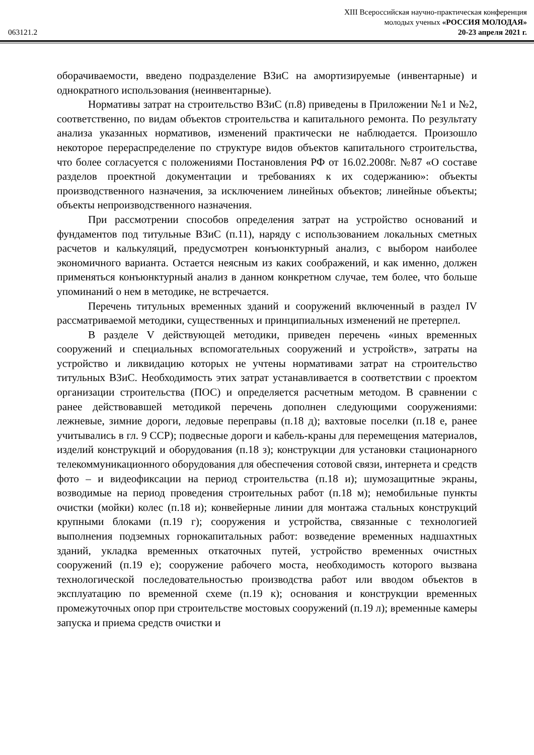XIII Всероссийская научно-практическая конференция
молодых ученых «РОССИЯ МОЛОДАЯ»
063121.2 20-23 апреля 2021 г.
оборачиваемости, введено подразделение ВЗиС на амортизируемые (инвентарные) и однократного использования (неинвентарные).
Нормативы затрат на строительство ВЗиС (п.8) приведены в Приложении №1 и №2, соответственно, по видам объектов строительства и капитального ремонта. По результату анализа указанных нормативов, изменений практически не наблюдается. Произошло некоторое перераспределение по структуре видов объектов капитального строительства, что более согласуется с положениями Постановления РФ от 16.02.2008г. №87 «О составе разделов проектной документации и требованиях к их содержанию»: объекты производственного назначения, за исключением линейных объектов; линейные объекты; объекты непроизводственного назначения.
При рассмотрении способов определения затрат на устройство оснований и фундаментов под титульные ВЗиС (п.11), наряду с использованием локальных сметных расчетов и калькуляций, предусмотрен конъюнктурный анализ, с выбором наиболее экономичного варианта. Остается неясным из каких соображений, и как именно, должен применяться конъюнктурный анализ в данном конкретном случае, тем более, что больше упоминаний о нем в методике, не встречается.
Перечень титульных временных зданий и сооружений включенный в раздел IV рассматриваемой методики, существенных и принципиальных изменений не претерпел.
В разделе V действующей методики, приведен перечень «иных временных сооружений и специальных вспомогательных сооружений и устройств», затраты на устройство и ликвидацию которых не учтены нормативами затрат на строительство титульных ВЗиС. Необходимость этих затрат устанавливается в соответствии с проектом организации строительства (ПОС) и определяется расчетным методом. В сравнении с ранее действовавшей методикой перечень дополнен следующими сооружениями: лежневые, зимние дороги, ледовые переправы (п.18 д); вахтовые поселки (п.18 е, ранее учитывались в гл. 9 ССР); подвесные дороги и кабель-краны для перемещения материалов, изделий конструкций и оборудования (п.18 з); конструкции для установки стационарного телекоммуникационного оборудования для обеспечения сотовой связи, интернета и средств фото – и видеофиксации на период строительства (п.18 и); шумозащитные экраны, возводимые на период проведения строительных работ (п.18 м); немобильные пункты очистки (мойки) колес (п.18 и); конвейерные линии для монтажа стальных конструкций крупными блоками (п.19 г); сооружения и устройства, связанные с технологией выполнения подземных горнокапитальных работ: возведение временных надшахтных зданий, укладка временных откаточных путей, устройство временных очистных сооружений (п.19 е); сооружение рабочего моста, необходимость которого вызвана технологической последовательностью производства работ или вводом объектов в эксплуатацию по временной схеме (п.19 к); основания и конструкции временных промежуточных опор при строительстве мостовых сооружений (п.19 л); временные камеры запуска и приема средств очистки и